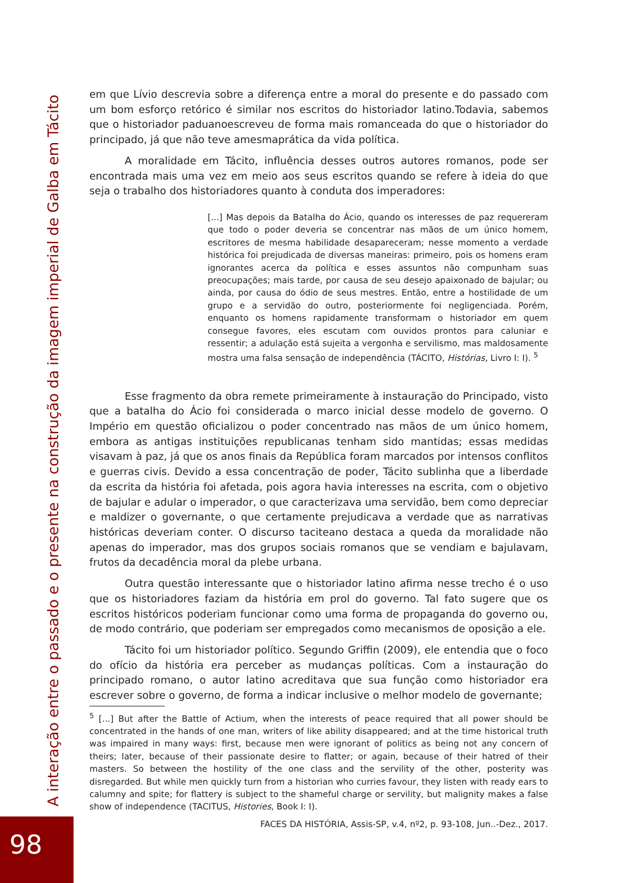em que Lívio descrevia sobre a diferença entre a moral do presente e do passado com um bom esforço retórico é similar nos escritos do historiador latino.Todavia, sabemos que o historiador paduanoescreveu de forma mais romanceada do que o historiador do principado, já que não teve amesmaprática da vida política.
A moralidade em Tácito, influência desses outros autores romanos, pode ser encontrada mais uma vez em meio aos seus escritos quando se refere à ideia do que seja o trabalho dos historiadores quanto à conduta dos imperadores:
[...] Mas depois da Batalha do Ácio, quando os interesses de paz requereram que todo o poder deveria se concentrar nas mãos de um único homem, escritores de mesma habilidade desapareceram; nesse momento a verdade histórica foi prejudicada de diversas maneiras: primeiro, pois os homens eram ignorantes acerca da política e esses assuntos não compunham suas preocupações; mais tarde, por causa de seu desejo apaixonado de bajular; ou ainda, por causa do ódio de seus mestres. Então, entre a hostilidade de um grupo e a servidão do outro, posteriormente foi negligenciada. Porém, enquanto os homens rapidamente transformam o historiador em quem consegue favores, eles escutam com ouvidos prontos para caluniar e ressentir; a adulação está sujeita a vergonha e servilismo, mas maldosamente mostra uma falsa sensação de independência (TÁCITO, Histórias, Livro I: I). <sup>5</sup>
Esse fragmento da obra remete primeiramente à instauração do Principado, visto que a batalha do Ácio foi considerada o marco inicial desse modelo de governo. O Império em questão oficializou o poder concentrado nas mãos de um único homem, embora as antigas instituições republicanas tenham sido mantidas; essas medidas visavam à paz, já que os anos finais da República foram marcados por intensos conflitos e guerras civis. Devido a essa concentração de poder, Tácito sublinha que a liberdade da escrita da história foi afetada, pois agora havia interesses na escrita, com o objetivo de bajular e adular o imperador, o que caracterizava uma servidão, bem como depreciar e maldizer o governante, o que certamente prejudicava a verdade que as narrativas históricas deveriam conter. O discurso taciteano destaca a queda da moralidade não apenas do imperador, mas dos grupos sociais romanos que se vendiam e bajulavam, frutos da decadência moral da plebe urbana.
Outra questão interessante que o historiador latino afirma nesse trecho é o uso que os historiadores faziam da história em prol do governo. Tal fato sugere que os escritos históricos poderiam funcionar como uma forma de propaganda do governo ou, de modo contrário, que poderiam ser empregados como mecanismos de oposição a ele.
Tácito foi um historiador político. Segundo Griffin (2009), ele entendia que o foco do ofício da história era perceber as mudanças políticas. Com a instauração do principado romano, o autor latino acreditava que sua função como historiador era escrever sobre o governo, de forma a indicar inclusive o melhor modelo de governante;
<sup>5</sup> [...] But after the Battle of Actium, when the interests of peace required that all power should be concentrated in the hands of one man, writers of like ability disappeared; and at the time historical truth was impaired in many ways: first, because men were ignorant of politics as being not any concern of theirs; later, because of their passionate desire to flatter; or again, because of their hatred of their masters. So between the hostility of the one class and the servility of the other, posterity was disregarded. But while men quickly turn from a historian who curries favour, they listen with ready ears to calumny and spite; for flattery is subject to the shameful charge or servility, but malignity makes a false show of independence (TACITUS, Histories, Book I: I).
FACES DA HISTÓRIA, Assis-SP, v.4, nº2, p. 93-108, Jun..-Dez., 2017.
A interação entre o passado e o presente na construção da imagem imperial de Galba em Tácito
98